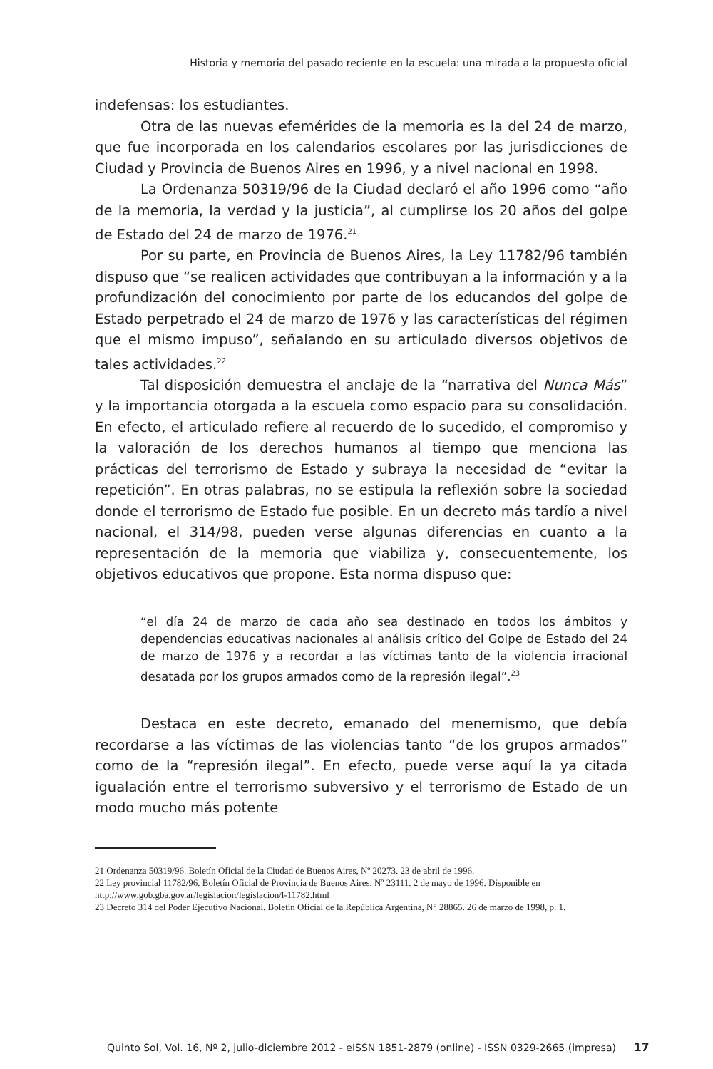Historia y memoria del pasado reciente en la escuela: una mirada a la propuesta oficial
indefensas: los estudiantes.
Otra de las nuevas efemérides de la memoria es la del 24 de marzo, que fue incorporada en los calendarios escolares por las jurisdicciones de Ciudad y Provincia de Buenos Aires en 1996, y a nivel nacional en 1998.
La Ordenanza 50319/96 de la Ciudad declaró el año 1996 como “año de la memoria, la verdad y la justicia”, al cumplirse los 20 años del golpe de Estado del 24 de marzo de 1976.<sup>21</sup>
Por su parte, en Provincia de Buenos Aires, la Ley 11782/96 también dispuso que “se realicen actividades que contribuyan a la información y a la profundización del conocimiento por parte de los educandos del golpe de Estado perpetrado el 24 de marzo de 1976 y las características del régimen que el mismo impuso”, señalando en su articulado diversos objetivos de tales actividades.<sup>22</sup>
Tal disposición demuestra el anclaje de la “narrativa del Nunca Más” y la importancia otorgada a la escuela como espacio para su consolidación. En efecto, el articulado refiere al recuerdo de lo sucedido, el compromiso y la valoración de los derechos humanos al tiempo que menciona las prácticas del terrorismo de Estado y subraya la necesidad de “evitar la repetición”. En otras palabras, no se estipula la reflexión sobre la sociedad donde el terrorismo de Estado fue posible. En un decreto más tardío a nivel nacional, el 314/98, pueden verse algunas diferencias en cuanto a la representación de la memoria que viabiliza y, consecuentemente, los objetivos educativos que propone. Esta norma dispuso que:
“el día 24 de marzo de cada año sea destinado en todos los ámbitos y dependencias educativas nacionales al análisis crítico del Golpe de Estado del 24 de marzo de 1976 y a recordar a las víctimas tanto de la violencia irracional desatada por los grupos armados como de la represión ilegal”.<sup>23</sup>
Destaca en este decreto, emanado del menemismo, que debía recordarse a las víctimas de las violencias tanto “de los grupos armados” como de la “represión ilegal”. En efecto, puede verse aquí la ya citada igualación entre el terrorismo subversivo y el terrorismo de Estado de un modo mucho más potente
21 Ordenanza 50319/96. Boletín Oficial de la Ciudad de Buenos Aires, Nº 20273. 23 de abril de 1996.
22 Ley provincial 11782/96. Boletín Oficial de Provincia de Buenos Aires, Nº 23111. 2 de mayo de 1996. Disponible en http://www.gob.gba.gov.ar/legislacion/legislacion/l-11782.html
23 Decreto 314 del Poder Ejecutivo Nacional. Boletín Oficial de la República Argentina, N° 28865. 26 de marzo de 1998, p. 1.
Quinto Sol, Vol. 16, Nº 2, julio-diciembre 2012 - eISSN 1851-2879 (online) - ISSN 0329-2665 (impresa) 17